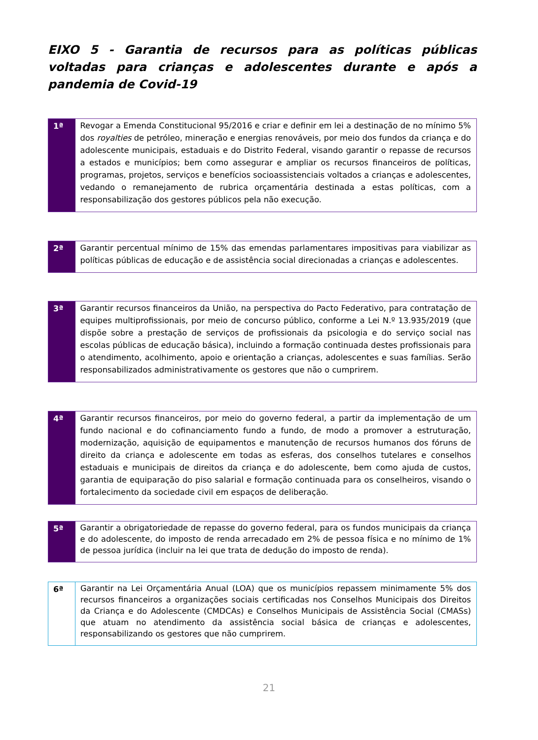EIXO 5 - Garantia de recursos para as políticas públicas voltadas para crianças e adolescentes durante e após a pandemia de Covid-19
| 1ª | Revogar a Emenda Constitucional 95/2016 e criar e definir em lei a destinação de no mínimo 5% dos royalties de petróleo, mineração e energias renováveis, por meio dos fundos da criança e do adolescente municipais, estaduais e do Distrito Federal, visando garantir o repasse de recursos a estados e municípios; bem como assegurar e ampliar os recursos financeiros de políticas, programas, projetos, serviços e benefícios socioassistenciais voltados a crianças e adolescentes, vedando o remanejamento de rubrica orçamentária destinada a estas políticas, com a responsabilização dos gestores públicos pela não execução. |
| 2ª | Garantir percentual mínimo de 15% das emendas parlamentares impositivas para viabilizar as políticas públicas de educação e de assistência social direcionadas a crianças e adolescentes. |
| 3ª | Garantir recursos financeiros da União, na perspectiva do Pacto Federativo, para contratação de equipes multiprofissionais, por meio de concurso público, conforme a Lei N.º 13.935/2019 (que dispõe sobre a prestação de serviços de profissionais da psicologia e do serviço social nas escolas públicas de educação básica), incluindo a formação continuada destes profissionais para o atendimento, acolhimento, apoio e orientação a crianças, adolescentes e suas famílias. Serão responsabilizados administrativamente os gestores que não o cumprirem. |
| 4ª | Garantir recursos financeiros, por meio do governo federal, a partir da implementação de um fundo nacional e do cofinanciamento fundo a fundo, de modo a promover a estruturação, modernização, aquisição de equipamentos e manutenção de recursos humanos dos fóruns de direito da criança e adolescente em todas as esferas, dos conselhos tutelares e conselhos estaduais e municipais de direitos da criança e do adolescente, bem como ajuda de custos, garantia de equiparação do piso salarial e formação continuada para os conselheiros, visando o fortalecimento da sociedade civil em espaços de deliberação. |
| 5ª | Garantir a obrigatoriedade de repasse do governo federal, para os fundos municipais da criança e do adolescente, do imposto de renda arrecadado em 2% de pessoa física e no mínimo de 1% de pessoa jurídica (incluir na lei que trata de dedução do imposto de renda). |
| 6ª | Garantir na Lei Orçamentária Anual (LOA) que os municípios repassem minimamente 5% dos recursos financeiros a organizações sociais certificadas nos Conselhos Municipais dos Direitos da Criança e do Adolescente (CMDCAs) e Conselhos Municipais de Assistência Social (CMASs) que atuam no atendimento da assistência social básica de crianças e adolescentes, responsabilizando os gestores que não cumprirem. |
21